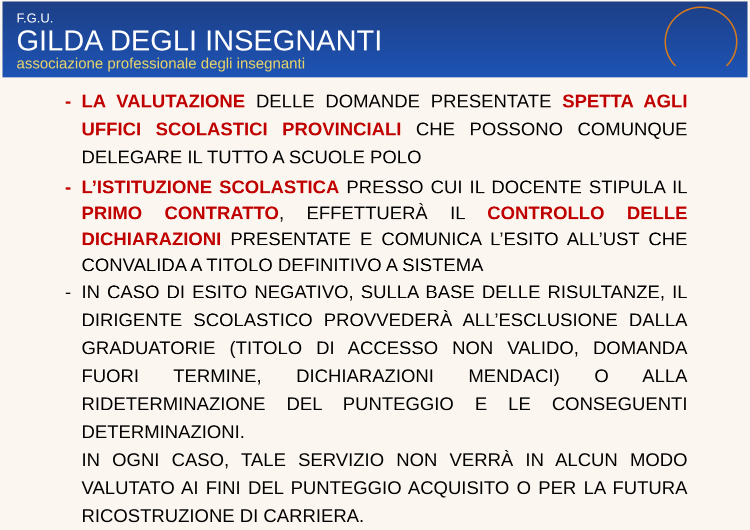F.G.U.
GILDA DEGLI INSEGNANTI
associazione professionale degli insegnanti
- LA VALUTAZIONE DELLE DOMANDE PRESENTATE SPETTA AGLI UFFICI SCOLASTICI PROVINCIALI CHE POSSONO COMUNQUE DELEGARE IL TUTTO A SCUOLE POLO
- L’ISTITUZIONE SCOLASTICA PRESSO CUI IL DOCENTE STIPULA IL PRIMO CONTRATTO, EFFETTUERÀ IL CONTROLLO DELLE DICHIARAZIONI PRESENTATE E COMUNICA L’ESITO ALL’UST CHE CONVALIDA A TITOLO DEFINITIVO A SISTEMA
- IN CASO DI ESITO NEGATIVO, SULLA BASE DELLE RISULTANZE, IL DIRIGENTE SCOLASTICO PROVVEDERÀ ALL’ESCLUSIONE DALLA GRADUATORIE (TITOLO DI ACCESSO NON VALIDO, DOMANDA FUORI TERMINE, DICHIARAZIONI MENDACI) O ALLA RIDETERMINAZIONE DEL PUNTEGGIO E LE CONSEGUENTI DETERMINAZIONI.
IN OGNI CASO, TALE SERVIZIO NON VERRÀ IN ALCUN MODO VALUTATO AI FINI DEL PUNTEGGIO ACQUISITO O PER LA FUTURA RICOSTRUZIONE DI CARRIERA.